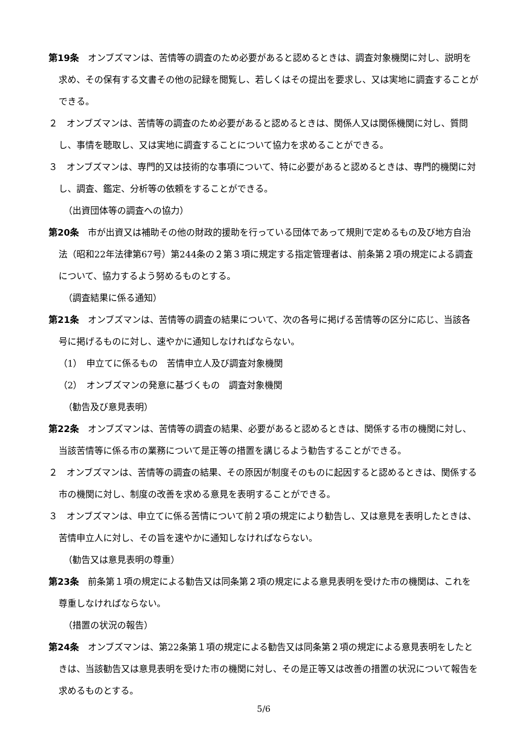第19条　オンブズマンは、苦情等の調査のため必要があると認めるときは、調査対象機関に対し、説明を求め、その保有する文書その他の記録を閲覧し、若しくはその提出を要求し、又は実地に調査することができる。
２　オンブズマンは、苦情等の調査のため必要があると認めるときは、関係人又は関係機関に対し、質問し、事情を聴取し、又は実地に調査することについて協力を求めることができる。
３　オンブズマンは、専門的又は技術的な事項について、特に必要があると認めるときは、専門的機関に対し、調査、鑑定、分析等の依頼をすることができる。
（出資団体等の調査への協力）
第20条　市が出資又は補助その他の財政的援助を行っている団体であって規則で定めるもの及び地方自治法（昭和22年法律第67号）第244条の２第３項に規定する指定管理者は、前条第２項の規定による調査について、協力するよう努めるものとする。
（調査結果に係る通知）
第21条　オンブズマンは、苦情等の調査の結果について、次の各号に掲げる苦情等の区分に応じ、当該各号に掲げるものに対し、速やかに通知しなければならない。
（1）　申立てに係るもの　苦情申立人及び調査対象機関
（2）　オンブズマンの発意に基づくもの　調査対象機関
（勧告及び意見表明）
第22条　オンブズマンは、苦情等の調査の結果、必要があると認めるときは、関係する市の機関に対し、当該苦情等に係る市の業務について是正等の措置を講じるよう勧告することができる。
２　オンブズマンは、苦情等の調査の結果、その原因が制度そのものに起因すると認めるときは、関係する市の機関に対し、制度の改善を求める意見を表明することができる。
３　オンブズマンは、申立てに係る苦情について前２項の規定により勧告し、又は意見を表明したときは、苦情申立人に対し、その旨を速やかに通知しなければならない。
（勧告又は意見表明の尊重）
第23条　前条第１項の規定による勧告又は同条第２項の規定による意見表明を受けた市の機関は、これを尊重しなければならない。
（措置の状況の報告）
第24条　オンブズマンは、第22条第１項の規定による勧告又は同条第２項の規定による意見表明をしたときは、当該勧告又は意見表明を受けた市の機関に対し、その是正等又は改善の措置の状況について報告を求めるものとする。
5/6